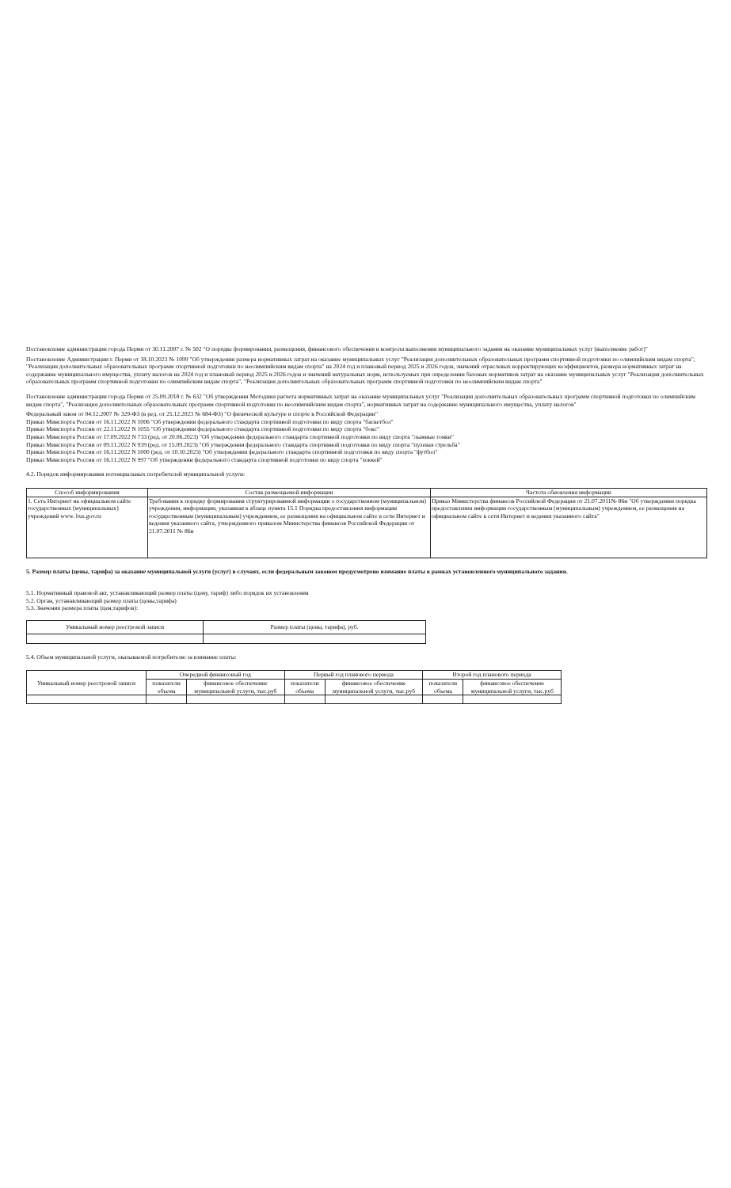Постановление администрации города Перми от 30.11.2007 г. № 502 "О порядке формирования, размещения, финансового обеспечения и контроля выполнения муниципального задания на оказание муниципальных услуг (выполнение работ)"
Постановление Администрации г. Перми от 18.10.2023 № 1099 "Об утверждении размера нормативных затрат на оказание муниципальных услуг "Реализация дополнительных образовательных программ спортивной подготовки по олимпийским видам спорта", "Реализация дополнительных образовательных программ спортивной подготовки по неолимпийским видам спорта" на 2024 год и плановый период 2025 и 2026 годов, значений отраслевых корректирующих коэффициентов, размера нормативных затрат на содержание муниципального имущества, уплату налогов на 2024 год и плановый период 2025 и 2026 годов и значений натуральных норм, используемых при определении базовых нормативов затрат на оказание муниципальных услуг "Реализация дополнительных образовательных программ спортивной подготовки по олимпийским видам спорта", "Реализация дополнительных образовательных программ спортивной подготовки по неолимпийским видам спорта"
Постановление администрации города Перми от 25.09.2018 г. № 632 "Об утверждении Методики расчета нормативных затрат на оказание муниципальных услуг "Реализация дополнительных образовательных программ спортивной подготовки по олимпийским видам спорта", "Реализация дополнительных образовательных программ спортивной подготовки по неолимпийским видам спорта", нормативных затрат на содержание муниципального имущества, уплату налогов"
Федеральный закон от 04.12.2007 № 329-ФЗ (в ред. от 25.12.2023 № 684-ФЗ) "О физической культуре и спорте в Российской Федерации"
Приказ Минспорта России от 16.11.2022 N 1006 "Об утверждении федерального стандарта спортивной подготовки по виду спорта "баскетбол"
Приказ Минспорта России от 22.11.2022 N 1055 "Об утверждении федерального стандарта спортивной подготовки по виду спорта "бокс"
Приказ Минспорта России от 17.09.2022 N 733 (ред. от 20.06.2023) "Об утверждении федерального стандарта спортивной подготовки по виду спорта "лыжные гонки"
Приказ Минспорта России от 09.11.2022 N 939 (ред. от 15.09.2023) "Об утверждении федерального стандарта спортивной подготовки по виду спорта "пулевая стрельба"
Приказ Минспорта России от 16.11.2022 N 1000 (ред. от 10.10.2023) "Об утверждении федерального стандарта спортивной подготовки по виду спорта "футбол"
Приказ Минспорта России от 16.11.2022 N 997 "Об утверждении федерального стандарта спортивной подготовки по виду спорта "хоккей"
4.2. Порядок информирования потенциальных потребителей муниципальной услуги:
| Способ информирования | Состав размещаемой информации | Частота обновления информации |
| --- | --- | --- |
| 1. Сеть Интернет на официальном сайте государственных (муниципальных) учреждений www. bus.gov.ru | Требования к порядку формирования структурированной информации о государственном (муниципальном) учреждении, информации, указанная в абзаце пункта 15.1 Порядка предоставления информации государственным (муниципальным) учреждением, ее размещения на официальном сайте в сети Интернет и ведения указанного сайта, утвержденного приказом Министерства финансов Российской Федерации от 21.07.2011 № 86н | Приказ Министерства финансов Российской Федерации от 21.07.2011№ 86н "Об утверждении порядка предоставления информации государственным (муниципальным) учреждением, ее размещения на официальном сайте в сети Интернет и ведения указанного сайта" |
5. Размер платы (цены, тарифа) за оказание муниципальной услуги (услуг) в случаях, если федеральным законом предусмотрено взимание платы в рамках установленного муниципального задания.
5.1. Нормативный правовой акт, устанавливающий размер платы (цену, тариф) либо порядок их установления
5.2. Орган, устанавливающий размер платы (цены,тарифа)
5.3. Значения размера платы (цен,тарифов):
| Уникальный номер реестровой записи | Размер платы (цены, тарифа), руб. |
| --- | --- |
5.4. Объем муниципальной услуги, оказываемой потребителю за взимание платы:
| Уникальный номер реестровой записи | Очередной финансовый год | | Первый год планового периода | | Второй год планового периода | |
| --- | --- | --- | --- | --- | --- | --- |
| | показатели объема | финансовое обеспечение муниципальной услуги, тыс.руб | показатели объема | финансовое обеспечение муниципальной услуги, тыс.руб | показатели объема | финансовое обеспечение муниципальной услуги, тыс.руб |